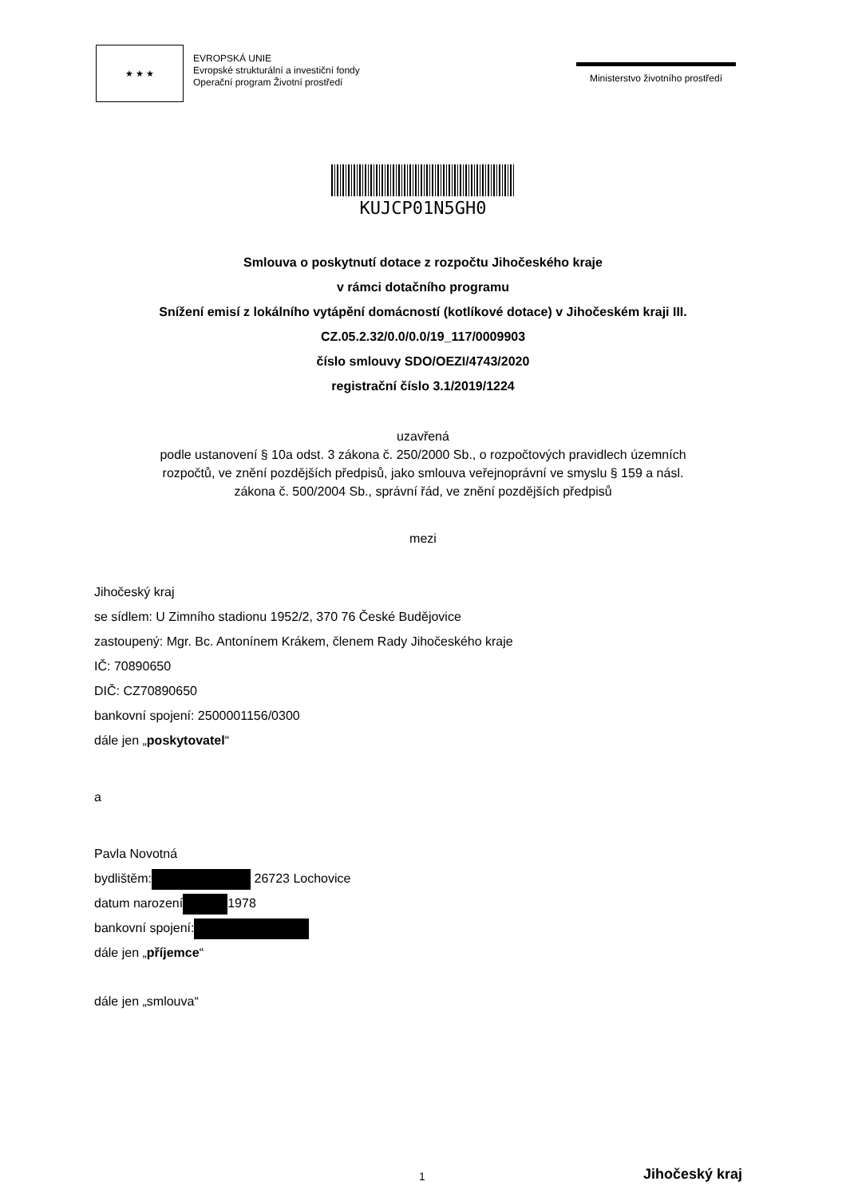★ ★ ★
EVROPSKÁ UNIE
Evropské strukturální a investiční fondy
Operační program Životní prostředí
Ministerstvo životního prostředí
KUJCP01N5GH0
Smlouva o poskytnutí dotace z rozpočtu Jihočeského kraje
v rámci dotačního programu
Snížení emisí z lokálního vytápění domácností (kotlíkové dotace) v Jihočeském kraji III.
CZ.05.2.32/0.0/0.0/19_117/0009903
číslo smlouvy SDO/OEZI/4743/2020
registrační číslo 3.1/2019/1224
uzavřená
podle ustanovení § 10a odst. 3 zákona č. 250/2000 Sb., o rozpočtových pravidlech územních
rozpočtů, ve znění pozdějších předpisů, jako smlouva veřejnoprávní ve smyslu § 159 a násl.
zákona č. 500/2004 Sb., správní řád, ve znění pozdějších předpisů
mezi
Jihočeský kraj
se sídlem: U Zimního stadionu 1952/2, 370 76 České Budějovice
zastoupený: Mgr. Bc. Antonínem Krákem, členem Rady Jihočeského kraje
IČ: 70890650
DIČ: CZ70890650
bankovní spojení: 2500001156/0300
dále jen „poskytovatel“
a
Pavla Novotná
bydlištěm: 26723 Lochovice
datum narození 1978
bankovní spojení:
dále jen „příjemce“
dále jen „smlouva“
1 Jihočeský kraj